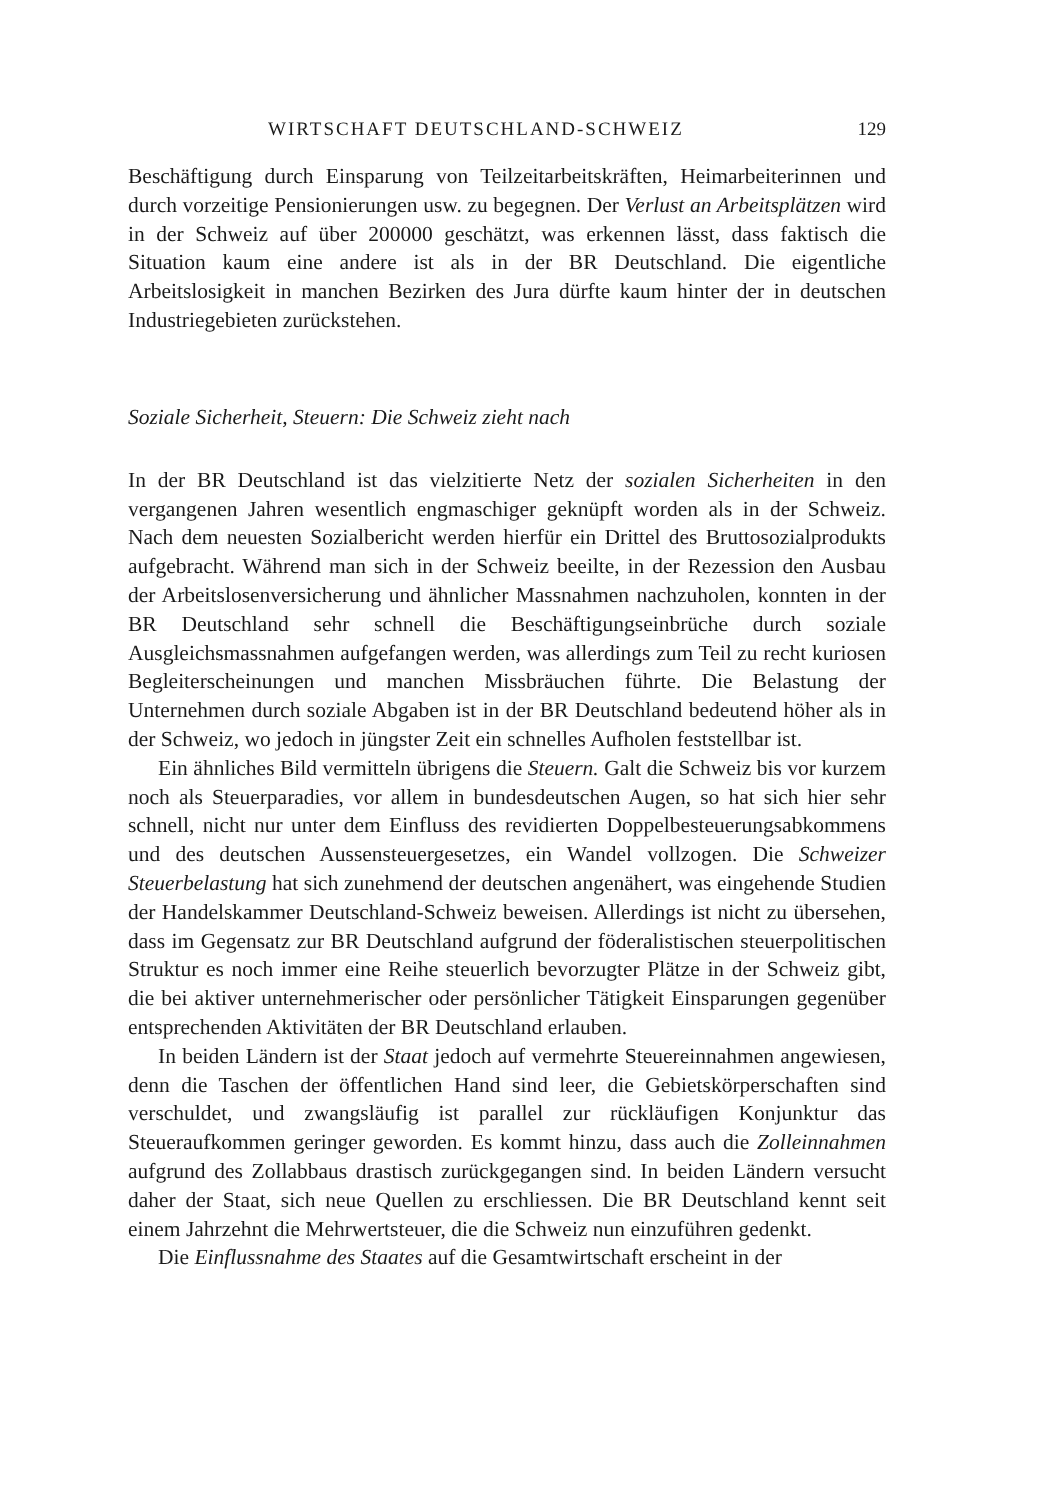WIRTSCHAFT DEUTSCHLAND-SCHWEIZ 129
Beschäftigung durch Einsparung von Teilzeitarbeitskräften, Heimarbeiterinnen und durch vorzeitige Pensionierungen usw. zu begegnen. Der Verlust an Arbeitsplätzen wird in der Schweiz auf über 200000 geschätzt, was erkennen lässt, dass faktisch die Situation kaum eine andere ist als in der BR Deutschland. Die eigentliche Arbeitslosigkeit in manchen Bezirken des Jura dürfte kaum hinter der in deutschen Industriegebieten zurückstehen.
Soziale Sicherheit, Steuern: Die Schweiz zieht nach
In der BR Deutschland ist das vielzitierte Netz der sozialen Sicherheiten in den vergangenen Jahren wesentlich engmaschiger geknüpft worden als in der Schweiz. Nach dem neuesten Sozialbericht werden hierfür ein Drittel des Bruttosozialprodukts aufgebracht. Während man sich in der Schweiz beeilte, in der Rezession den Ausbau der Arbeitslosenversicherung und ähnlicher Massnahmen nachzuholen, konnten in der BR Deutschland sehr schnell die Beschäftigungseinbrüche durch soziale Ausgleichsmassnahmen aufgefangen werden, was allerdings zum Teil zu recht kuriosen Begleiterscheinungen und manchen Missbräuchen führte. Die Belastung der Unternehmen durch soziale Abgaben ist in der BR Deutschland bedeutend höher als in der Schweiz, wo jedoch in jüngster Zeit ein schnelles Aufholen feststellbar ist.
Ein ähnliches Bild vermitteln übrigens die Steuern. Galt die Schweiz bis vor kurzem noch als Steuerparadies, vor allem in bundesdeutschen Augen, so hat sich hier sehr schnell, nicht nur unter dem Einfluss des revidierten Doppelbesteuerungsabkommens und des deutschen Aussensteuergesetzes, ein Wandel vollzogen. Die Schweizer Steuerbelastung hat sich zunehmend der deutschen angenähert, was eingehende Studien der Handelskammer Deutschland-Schweiz beweisen. Allerdings ist nicht zu übersehen, dass im Gegensatz zur BR Deutschland aufgrund der föderalistischen steuerpolitischen Struktur es noch immer eine Reihe steuerlich bevorzugter Plätze in der Schweiz gibt, die bei aktiver unternehmerischer oder persönlicher Tätigkeit Einsparungen gegenüber entsprechenden Aktivitäten der BR Deutschland erlauben.
In beiden Ländern ist der Staat jedoch auf vermehrte Steuereinnahmen angewiesen, denn die Taschen der öffentlichen Hand sind leer, die Gebietskörperschaften sind verschuldet, und zwangsläufig ist parallel zur rückläufigen Konjunktur das Steueraufkommen geringer geworden. Es kommt hinzu, dass auch die Zolleinnahmen aufgrund des Zollabbaus drastisch zurückgegangen sind. In beiden Ländern versucht daher der Staat, sich neue Quellen zu erschliessen. Die BR Deutschland kennt seit einem Jahrzehnt die Mehrwertsteuer, die die Schweiz nun einzuführen gedenkt.
Die Einflussnahme des Staates auf die Gesamtwirtschaft erscheint in der